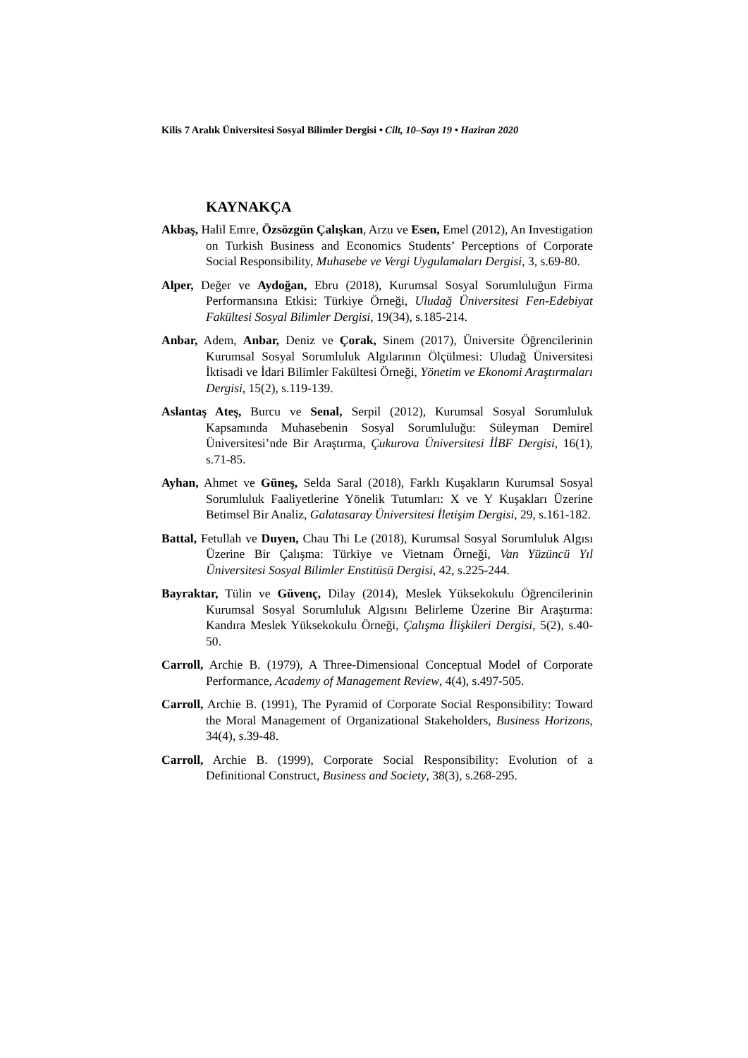Kilis 7 Aralık Üniversitesi Sosyal Bilimler Dergisi • Cilt, 10–Sayı 19 • Haziran 2020
KAYNAKÇA
Akbaş, Halil Emre, Özsözgün Çalışkan, Arzu ve Esen, Emel (2012), An Investigation on Turkish Business and Economics Students’ Perceptions of Corporate Social Responsibility, Muhasebe ve Vergi Uygulamaları Dergisi, 3, s.69-80.
Alper, Değer ve Aydoğan, Ebru (2018), Kurumsal Sosyal Sorumluluğun Firma Performansına Etkisi: Türkiye Örneği, Uludağ Üniversitesi Fen-Edebiyat Fakültesi Sosyal Bilimler Dergisi, 19(34), s.185-214.
Anbar, Adem, Anbar, Deniz ve Çorak, Sinem (2017), Üniversite Öğrencilerinin Kurumsal Sosyal Sorumluluk Algılarının Ölçülmesi: Uludağ Üniversitesi İktisadi ve İdari Bilimler Fakültesi Örneği, Yönetim ve Ekonomi Araştırmaları Dergisi, 15(2), s.119-139.
Aslantaş Ateş, Burcu ve Senal, Serpil (2012), Kurumsal Sosyal Sorumluluk Kapsamında Muhasebenin Sosyal Sorumluluğu: Süleyman Demirel Üniversitesi’nde Bir Araştırma, Çukurova Üniversitesi İİBF Dergisi, 16(1), s.71-85.
Ayhan, Ahmet ve Güneş, Selda Saral (2018), Farklı Kuşakların Kurumsal Sosyal Sorumluluk Faaliyetlerine Yönelik Tutumları: X ve Y Kuşakları Üzerine Betimsel Bir Analiz, Galatasaray Üniversitesi İletişim Dergisi, 29, s.161-182.
Battal, Fetullah ve Duyen, Chau Thi Le (2018), Kurumsal Sosyal Sorumluluk Algısı Üzerine Bir Çalışma: Türkiye ve Vietnam Örneği, Van Yüzüncü Yıl Üniversitesi Sosyal Bilimler Enstitüsü Dergisi, 42, s.225-244.
Bayraktar, Tülin ve Güvenç, Dilay (2014), Meslek Yüksekokulu Öğrencilerinin Kurumsal Sosyal Sorumluluk Algısını Belirleme Üzerine Bir Araştırma: Kandıra Meslek Yüksekokulu Örneği, Çalışma İlişkileri Dergisi, 5(2), s.40-50.
Carroll, Archie B. (1979), A Three-Dimensional Conceptual Model of Corporate Performance, Academy of Management Review, 4(4), s.497-505.
Carroll, Archie B. (1991), The Pyramid of Corporate Social Responsibility: Toward the Moral Management of Organizational Stakeholders, Business Horizons, 34(4), s.39-48.
Carroll, Archie B. (1999), Corporate Social Responsibility: Evolution of a Definitional Construct, Business and Society, 38(3), s.268-295.